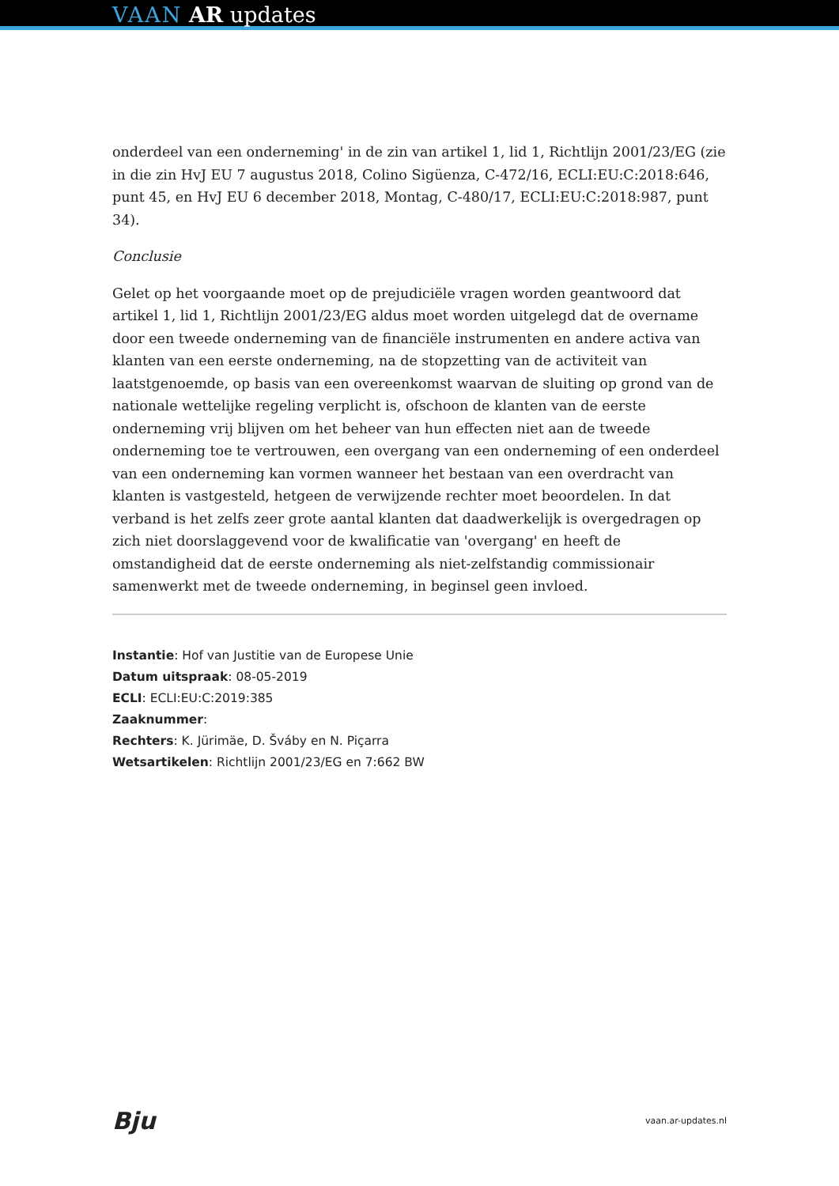VAAN AR updates
onderdeel van een onderneming' in de zin van artikel 1, lid 1, Richtlijn 2001/23/EG (zie in die zin HvJ EU 7 augustus 2018, Colino Sigüenza, C-472/16, ECLI:EU:C:2018:646, punt 45, en HvJ EU 6 december 2018, Montag, C-480/17, ECLI:EU:C:2018:987, punt 34).
Conclusie
Gelet op het voorgaande moet op de prejudiciële vragen worden geantwoord dat artikel 1, lid 1, Richtlijn 2001/23/EG aldus moet worden uitgelegd dat de overname door een tweede onderneming van de financiële instrumenten en andere activa van klanten van een eerste onderneming, na de stopzetting van de activiteit van laatstgenoemde, op basis van een overeenkomst waarvan de sluiting op grond van de nationale wettelijke regeling verplicht is, ofschoon de klanten van de eerste onderneming vrij blijven om het beheer van hun effecten niet aan de tweede onderneming toe te vertrouwen, een overgang van een onderneming of een onderdeel van een onderneming kan vormen wanneer het bestaan van een overdracht van klanten is vastgesteld, hetgeen de verwijzende rechter moet beoordelen. In dat verband is het zelfs zeer grote aantal klanten dat daadwerkelijk is overgedragen op zich niet doorslaggevend voor de kwalificatie van 'overgang' en heeft de omstandigheid dat de eerste onderneming als niet-zelfstandig commissionair samenwerkt met de tweede onderneming, in beginsel geen invloed.
Instantie: Hof van Justitie van de Europese Unie
Datum uitspraak: 08-05-2019
ECLI: ECLI:EU:C:2019:385
Zaaknummer:
Rechters: K. Jürimäe, D. Šváby en N. Piçarra
Wetsartikelen: Richtlijn 2001/23/EG en 7:662 BW
Bju vaan.ar-updates.nl